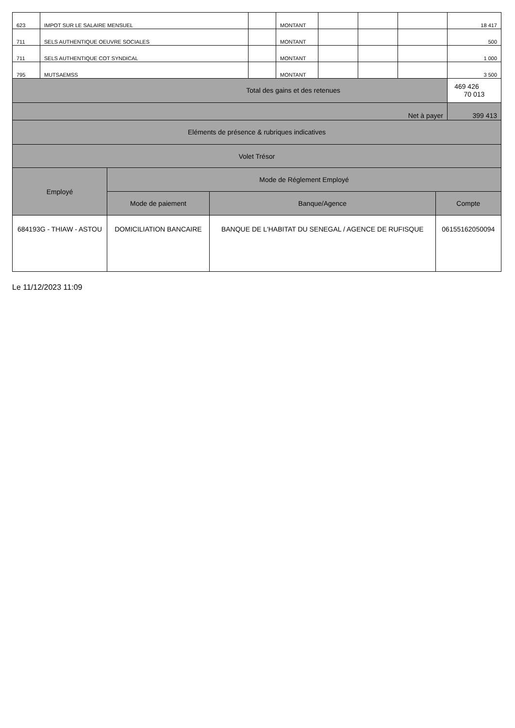| 623 | IMPOT SUR LE SALAIRE MENSUEL | | MONTANT | | | | 18 417 | |
| 711 | SELS AUTHENTIQUE OEUVRE SOCIALES | | MONTANT | | | | 500 | |
| 711 | SELS AUTHENTIQUE COT SYNDICAL | | MONTANT | | | | 1 000 | |
| 795 | MUTSAEMSS | | MONTANT | | | | 3 500 | |
| Total des gains et des retenues | | | | | | | | 469 426 70 013 |
| Net à payer | | | | | | | 399 413 | |
| Eléments de présence & rubriques indicatives | | | | | | | | |
| Volet Trésor | | | | | | | | |
| Employé | Mode de Réglement Employé | | |
| --- | --- | --- | --- |
| | Mode de paiement | Banque/Agence | Compte |
| 684193G - THIAW - ASTOU | DOMICILIATION BANCAIRE | BANQUE DE L'HABITAT DU SENEGAL / AGENCE DE RUFISQUE | 06155162050094 |
Le 11/12/2023 11:09